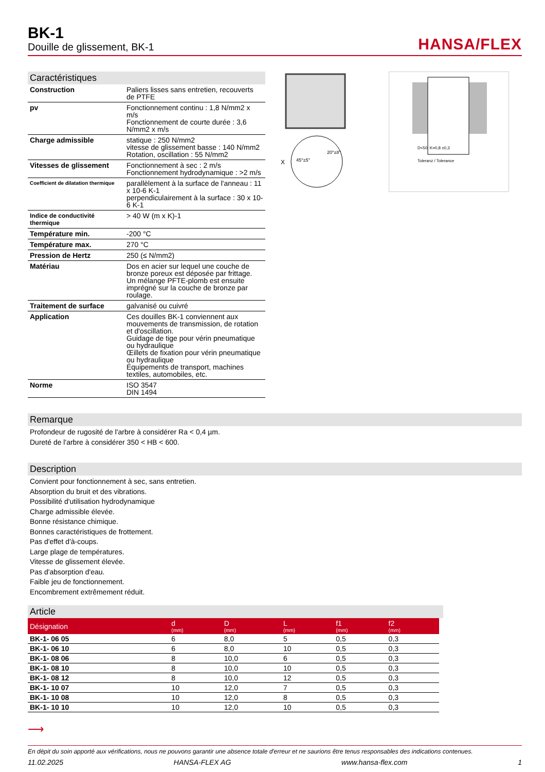BK-1
Douille de glissement, BK-1
HANSA/FLEX
Caractéristiques
| Construction | Paliers lisses sans entretien, recouverts de PTFE |
| pv | Fonctionnement continu : 1,8 N/mm2 x m/s Fonctionnement de courte durée : 3,6 N/mm2 x m/s |
| Charge admissible | statique : 250 N/mm2 vitesse de glissement basse : 140 N/mm2 Rotation, oscillation : 55 N/mm2 |
| Vitesses de glissement | Fonctionnement à sec : 2 m/s Fonctionnement hydrodynamique : >2 m/s |
| Coefficient de dilatation thermique | parallèlement à la surface de l'anneau : 11 x 10-6 K-1 perpendiculairement à la surface : 30 x 10-6 K-1 |
| Indice de conductivité thermique | > 40 W (m x K)-1 |
| Température min. | -200 °C |
| Température max. | 270 °C |
| Pression de Hertz | 250 (≤ N/mm2) |
| Matériau | Dos en acier sur lequel une couche de bronze poreux est déposée par frittage. Un mélange PFTE-plomb est ensuite imprégné sur la couche de bronze par roulage. |
| Traitement de surface | galvanisé ou cuivré |
| Application | Ces douilles BK-1 conviennent aux mouvements de transmission, de rotation et d'oscillation. Guidage de tige pour vérin pneumatique ou hydraulique Œillets de fixation pour vérin pneumatique ou hydraulique Équipements de transport, machines textiles, automobiles, etc. |
| Norme | ISO 3547 DIN 1494 |
X
45°±5°
20°±8°
D<50: K=0,8 ±0,3
Toleranz / Tolerance
Remarque
Profondeur de rugosité de l'arbre à considérer Ra < 0,4 µm.
Dureté de l'arbre à considérer 350 < HB < 600.
Description
Convient pour fonctionnement à sec, sans entretien.
Absorption du bruit et des vibrations.
Possibilité d'utilisation hydrodynamique
Charge admissible élevée.
Bonne résistance chimique.
Bonnes caractéristiques de frottement.
Pas d'effet d'à-coups.
Large plage de températures.
Vitesse de glissement élevée.
Pas d'absorption d'eau.
Faible jeu de fonctionnement.
Encombrement extrêmement réduit.
Article
| Désignation | d (mm) | D (mm) | L (mm) | f1 (mm) | f2 (mm) |
| --- | --- | --- | --- | --- | --- |
| BK-1- 06 05 | 6 | 8,0 | 5 | 0,5 | 0,3 |
| BK-1- 06 10 | 6 | 8,0 | 10 | 0,5 | 0,3 |
| BK-1- 08 06 | 8 | 10,0 | 6 | 0,5 | 0,3 |
| BK-1- 08 10 | 8 | 10,0 | 10 | 0,5 | 0,3 |
| BK-1- 08 12 | 8 | 10,0 | 12 | 0,5 | 0,3 |
| BK-1- 10 07 | 10 | 12,0 | 7 | 0,5 | 0,3 |
| BK-1- 10 08 | 10 | 12,0 | 8 | 0,5 | 0,3 |
| BK-1- 10 10 | 10 | 12,0 | 10 | 0,5 | 0,3 |
⟶
En dépit du soin apporté aux vérifications, nous ne pouvons garantir une absence totale d'erreur et ne saurions être tenus responsables des indications contenues.
11.02.2025 HANSA-FLEX AG www.hansa-flex.com 1